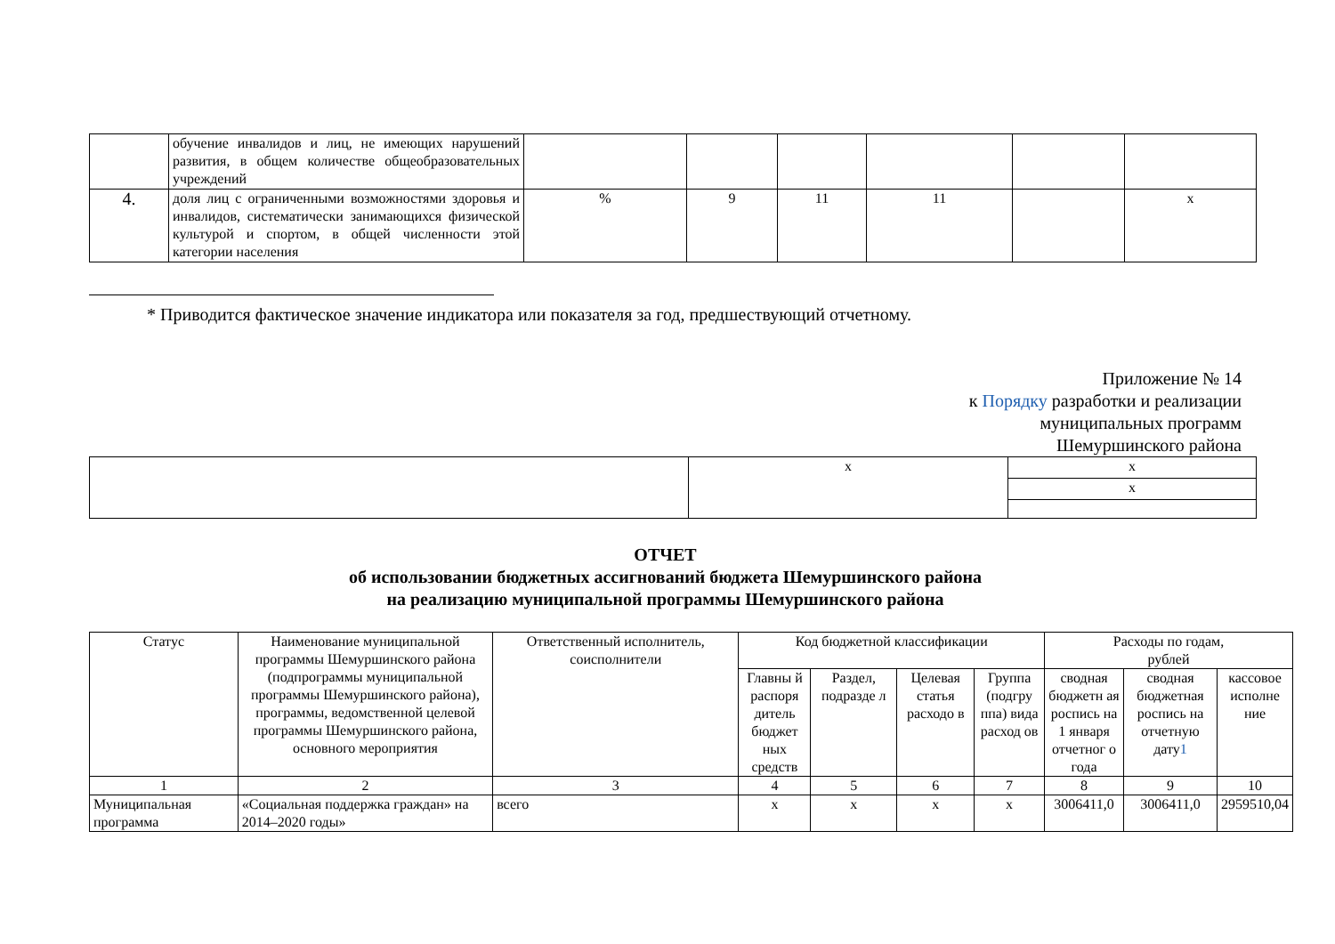| | обучение инвалидов и лиц, не имеющих нарушений развития, в общем количестве общеобразовательных учреждений | | | | | | |
| 4. | доля лиц с ограниченными возможностями здоровья и инвалидов, систематически занимающихся физической культурой и спортом, в общей численности этой категории населения | % | 9 | 11 | 11 | | х |
* Приводится фактическое значение индикатора или показателя за год, предшествующий отчетному.
Приложение № 14
к Порядку разработки и реализации
муниципальных программ
Шемуршинского района
| | х | х |
| | | х |
ОТЧЕТ
об использовании бюджетных ассигнований бюджета Шемуршинского района
на реализацию муниципальной программы Шемуршинского района
| Статус | Наименование муниципальной программы Шемуршинского района (подпрограммы муниципальной программы Шемуршинского района), программы, ведомственной целевой программы Шемуршинского района, основного мероприятия | Ответственный исполнитель, соисполнители | Код бюджетной классификации | | | | Расходы по годам, рублей | | |
| --- | --- | --- | --- | --- | --- | --- | --- | --- | --- |
| | | | Главны й распоря дитель бюджет ных средств | Раздел, подразде л | Целевая статья расходо в | Группа (подгру ппа) вида расход ов | сводная бюджетн ая роспись на 1 января отчетног о года | сводная бюджетная роспись на отчетную дату 1 | кассовое исполне ние |
| 1 | 2 | 3 | 4 | 5 | 6 | 7 | 8 | 9 | 10 |
| Муниципальная программа | «Социальная поддержка граждан» на 2014–2020 годы» | всего | х | х | х | х | 3006411,0 | 3006411,0 | 2959510,04 |